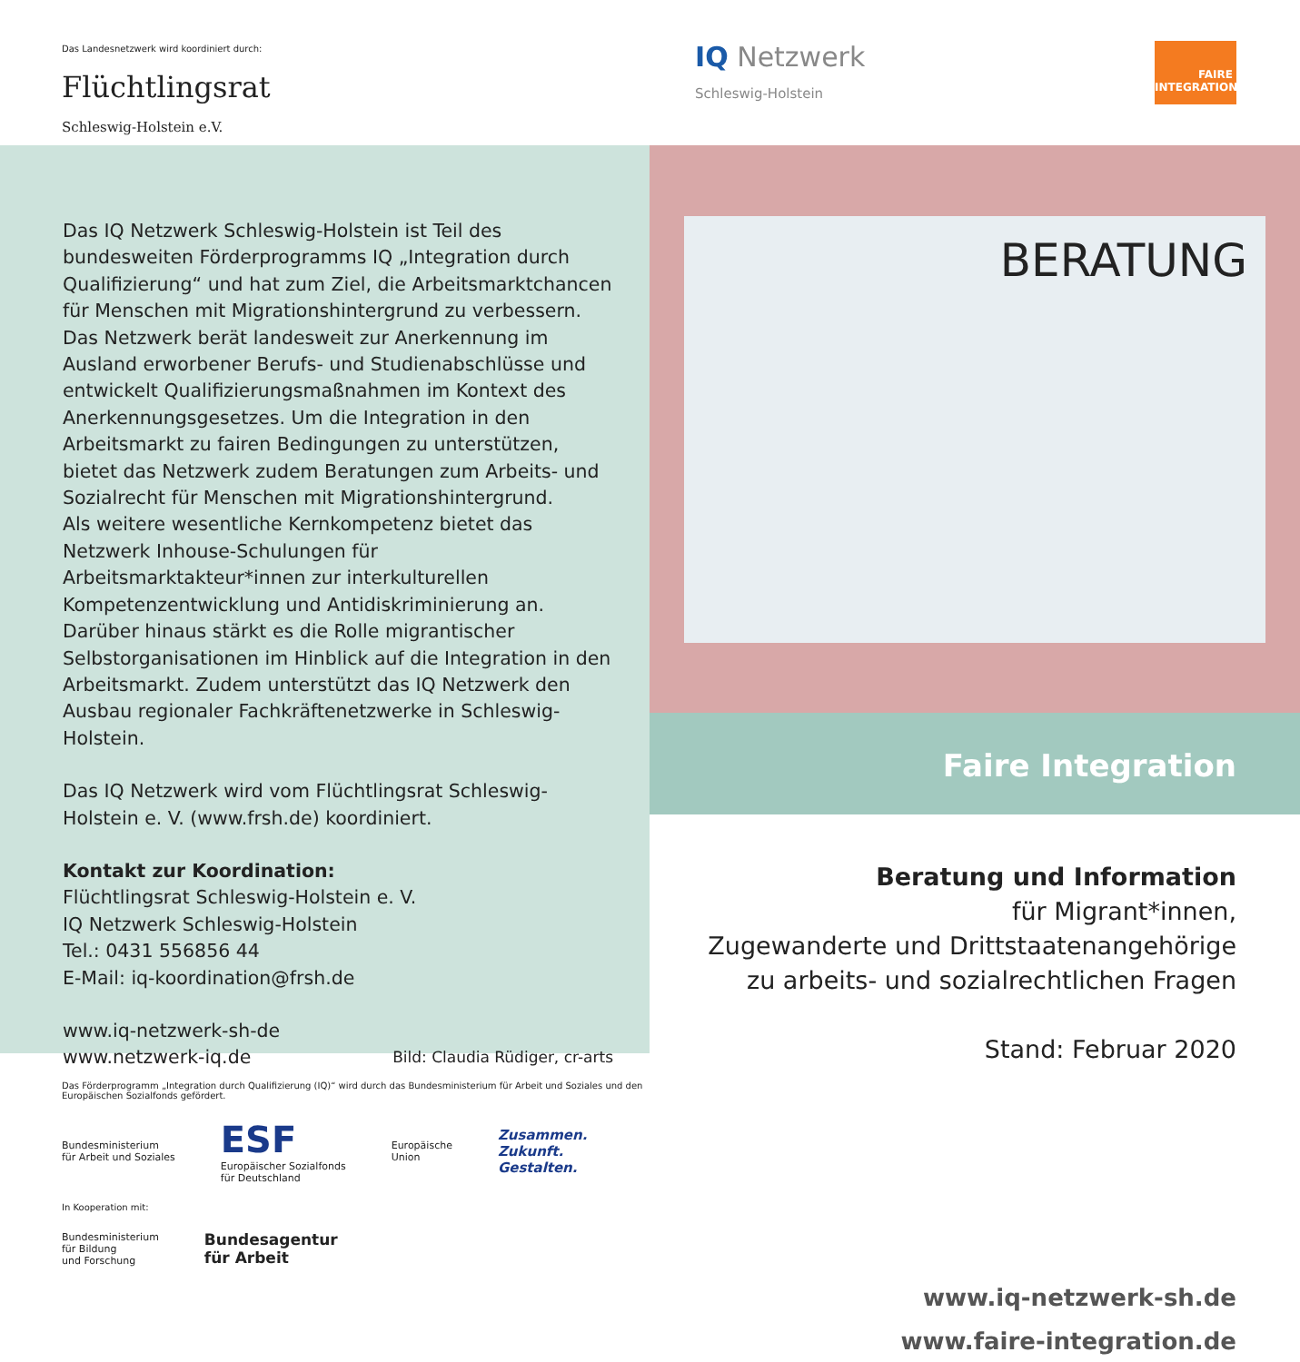Das Landesnetzwerk wird koordiniert durch:
Flüchtlingsrat
Schleswig-Holstein e.V.
Das IQ Netzwerk Schleswig-Holstein ist Teil des bundesweiten Förderprogramms IQ „Integration durch Qualifizierung“ und hat zum Ziel, die Arbeitsmarktchancen für Menschen mit Migrationshintergrund zu verbessern. Das Netzwerk berät landesweit zur Anerkennung im Ausland erworbener Berufs- und Studienabschlüsse und entwickelt Qualifizierungsmaßnahmen im Kontext des Anerkennungsgesetzes. Um die Integration in den Arbeitsmarkt zu fairen Bedingungen zu unterstützen, bietet das Netzwerk zudem Beratungen zum Arbeits- und Sozialrecht für Menschen mit Migrationshintergrund.
Als weitere wesentliche Kernkompetenz bietet das Netzwerk Inhouse-Schulungen für Arbeitsmarktakteur*innen zur interkulturellen Kompetenzentwicklung und Antidiskriminierung an. Darüber hinaus stärkt es die Rolle migrantischer Selbstorganisationen im Hinblick auf die Integration in den Arbeitsmarkt. Zudem unterstützt das IQ Netzwerk den Ausbau regionaler Fachkräftenetzwerke in Schleswig-Holstein.
Das IQ Netzwerk wird vom Flüchtlingsrat Schleswig-Holstein e. V. (www.frsh.de) koordiniert.
Kontakt zur Koordination:
Flüchtlingsrat Schleswig-Holstein e. V.
IQ Netzwerk Schleswig-Holstein
Tel.: 0431 556856 44
E-Mail: iq-koordination@frsh.de
www.iq-netzwerk-sh-de
www.netzwerk-iq.de
Bild: Claudia Rüdiger, cr-arts
Das Förderprogramm „Integration durch Qualifizierung (IQ)“ wird durch das Bundesministerium für Arbeit und Soziales und den Europäischen Sozialfonds gefördert.
Bundesministerium
für Arbeit und Soziales
ESF
Europäischer Sozialfonds
für Deutschland
Europäische
Union
Zusammen.
Zukunft.
Gestalten.
In Kooperation mit:
Bundesministerium
für Bildung
und Forschung
Bundesagentur
für Arbeit
IQ Netzwerk
Schleswig-Holstein
FAIRE
INTEGRATION
BERATUNG
Faire Integration
Beratung und Information
für Migrant*innen,
Zugewanderte und Drittstaatenangehörige
zu arbeits- und sozialrechtlichen Fragen
Stand: Februar 2020
www.iq-netzwerk-sh.de
www.faire-integration.de